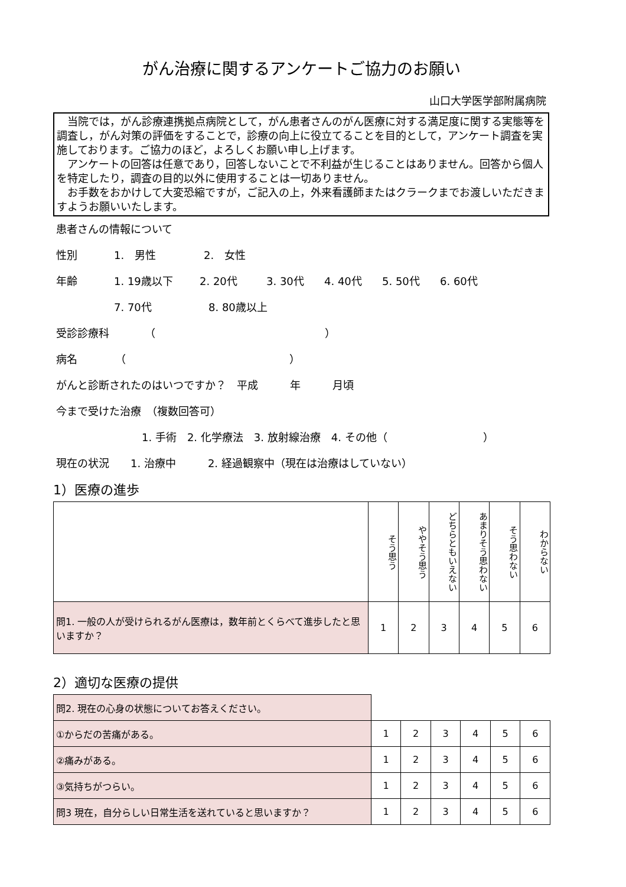がん治療に関するアンケートご協力のお願い
山口大学医学部附属病院
　当院では，がん診療連携拠点病院として，がん患者さんのがん医療に対する満足度に関する実態等を調査し，がん対策の評価をすることで，診療の向上に役立てることを目的として，アンケート調査を実施しております。ご協力のほど，よろしくお願い申し上げます。
　アンケートの回答は任意であり，回答しないことで不利益が生じることはありません。回答から個人を特定したり，調査の目的以外に使用することは一切ありません。
　お手数をおかけして大変恐縮ですが，ご記入の上，外来看護師またはクラークまでお渡しいただきますようお願いいたします。
患者さんの情報について
性別 1.　男性 2.　女性
年齢 1. 19歳以下 2. 20代 3. 30代 4. 40代 5. 50代 6. 60代
7. 70代 8. 80歳以上
受診診療科 （ ）
病名 （ ）
がんと診断されたのはいつですか？　平成　　　年　　　月頃
今まで受けた治療　（複数回答可）
1. 手術　2. 化学療法　3. 放射線治療　4. その他（　　　　　　　　　）
現在の状況　　1. 治療中　　　2. 経過観察中（現在は治療はしていない）
1）医療の進歩
| | そう思う | ややそう思う | どちらともいえない | あまりそう思わない | そう思わない | わからない |
| --- | --- | --- | --- | --- | --- | --- |
| 問1. 一般の人が受けられるがん医療は，数年前とくらべて進歩したと思いますか？ | 1 | 2 | 3 | 4 | 5 | 6 |
2）適切な医療の提供
| 問2. 現在の心身の状態についてお答えください。 | | | | | | |
| ①からだの苦痛がある。 | 1 | 2 | 3 | 4 | 5 | 6 |
| ②痛みがある。 | 1 | 2 | 3 | 4 | 5 | 6 |
| ③気持ちがつらい。 | 1 | 2 | 3 | 4 | 5 | 6 |
| 問3 現在，自分らしい日常生活を送れていると思いますか？ | 1 | 2 | 3 | 4 | 5 | 6 |